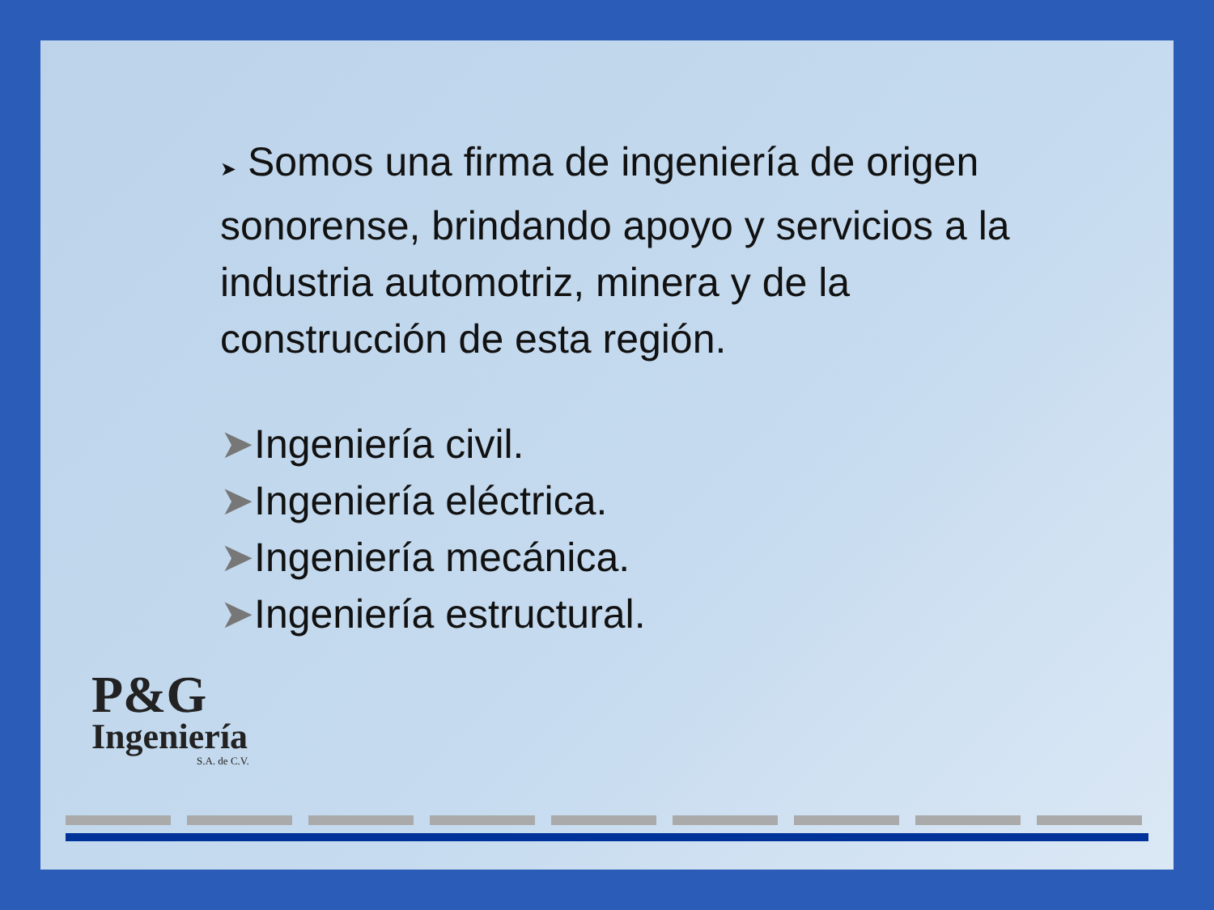➤ Somos una firma de ingeniería de origen sonorense, brindando apoyo y servicios a la industria automotriz, minera y de la construcción de esta región.
➤Ingeniería civil.
➤Ingeniería eléctrica.
➤Ingeniería mecánica.
➤Ingeniería estructural.
P&G
Ingeniería
S.A. de C.V.